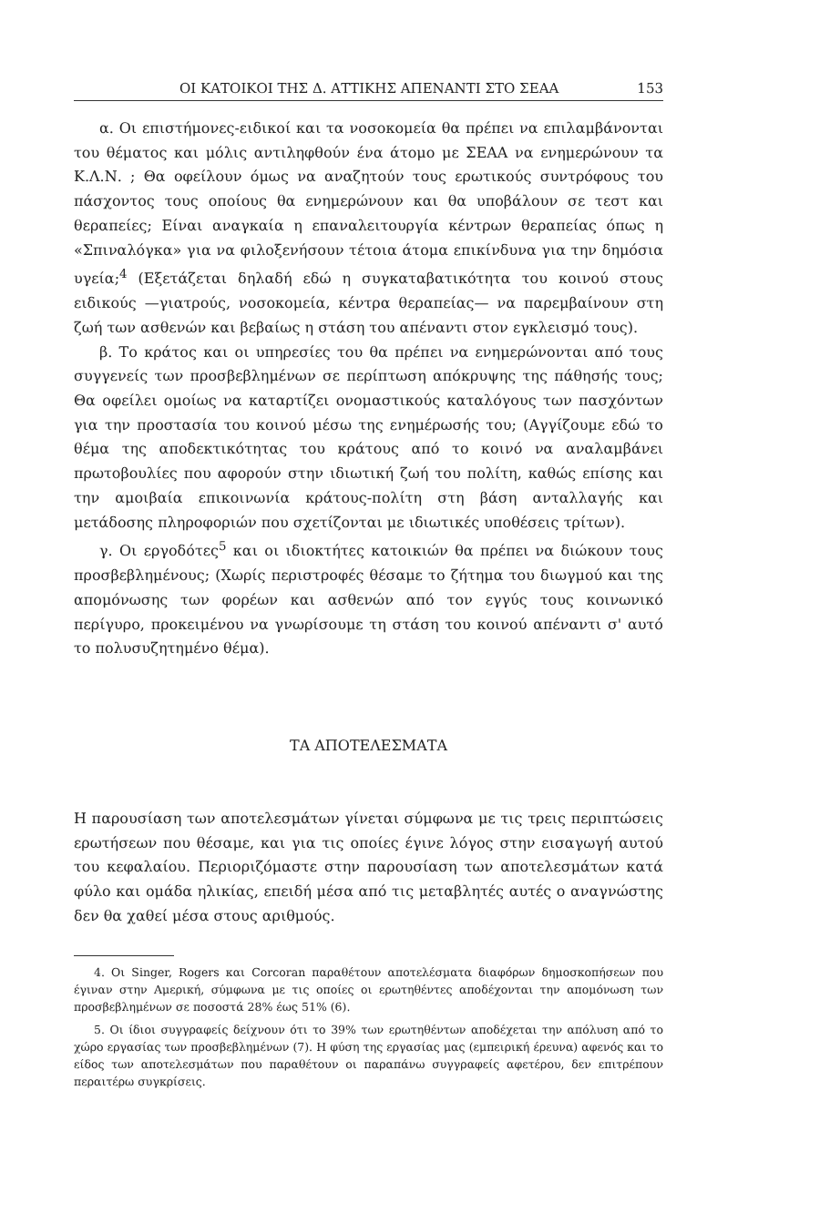ΟΙ ΚΑΤΟΙΚΟΙ ΤΗΣ Δ. ΑΤΤΙΚΗΣ ΑΠΕΝΑΝΤΙ ΣΤΟ ΣΕΑΑ 153
α. Οι επιστήμονες-ειδικοί και τα νοσοκομεία θα πρέπει να επιλαμβάνονται του θέματος και μόλις αντιληφθούν ένα άτομο με ΣΕΑΑ να ενημερώνουν τα Κ.Λ.Ν. ; Θα οφείλουν όμως να αναζητούν τους ερωτικούς συντρόφους του πάσχοντος τους οποίους θα ενημερώνουν και θα υποβάλουν σε τεστ και θεραπείες; Είναι αναγκαία η επαναλειτουργία κέντρων θεραπείας όπως η «Σπιναλόγκα» για να φιλοξενήσουν τέτοια άτομα επικίνδυνα για την δημόσια υγεία;<sup>4</sup> (Εξετάζεται δηλαδή εδώ η συγκαταβατικότητα του κοινού στους ειδικούς —γιατρούς, νοσοκομεία, κέντρα θεραπείας— να παρεμβαίνουν στη ζωή των ασθενών και βεβαίως η στάση του απέναντι στον εγκλεισμό τους).
β. Το κράτος και οι υπηρεσίες του θα πρέπει να ενημερώνονται από τους συγγενείς των προσβεβλημένων σε περίπτωση απόκρυψης της πάθησής τους; Θα οφείλει ομοίως να καταρτίζει ονομαστικούς καταλόγους των πασχόντων για την προστασία του κοινού μέσω της ενημέρωσής του; (Αγγίζουμε εδώ το θέμα της αποδεκτικότητας του κράτους από το κοινό να αναλαμβάνει πρωτοβουλίες που αφορούν στην ιδιωτική ζωή του πολίτη, καθώς επίσης και την αμοιβαία επικοινωνία κράτους-πολίτη στη βάση ανταλλαγής και μετάδοσης πληροφοριών που σχετίζονται με ιδιωτικές υποθέσεις τρίτων).
γ. Οι εργοδότες<sup>5</sup> και οι ιδιοκτήτες κατοικιών θα πρέπει να διώκουν τους προσβεβλημένους; (Χωρίς περιστροφές θέσαμε το ζήτημα του διωγμού και της απομόνωσης των φορέων και ασθενών από τον εγγύς τους κοινωνικό περίγυρο, προκειμένου να γνωρίσουμε τη στάση του κοινού απέναντι σ' αυτό το πολυσυζητημένο θέμα).
ΤΑ ΑΠΟΤΕΛΕΣΜΑΤΑ
Η παρουσίαση των αποτελεσμάτων γίνεται σύμφωνα με τις τρεις περιπτώσεις ερωτήσεων που θέσαμε, και για τις οποίες έγινε λόγος στην εισαγωγή αυτού του κεφαλαίου. Περιοριζόμαστε στην παρουσίαση των αποτελεσμάτων κατά φύλο και ομάδα ηλικίας, επειδή μέσα από τις μεταβλητές αυτές ο αναγνώστης δεν θα χαθεί μέσα στους αριθμούς.
4. Οι Singer, Rogers και Corcoran παραθέτουν αποτελέσματα διαφόρων δημοσκοπήσεων που έγιναν στην Αμερική, σύμφωνα με τις οποίες οι ερωτηθέντες αποδέχονται την απομόνωση των προσβεβλημένων σε ποσοστά 28% έως 51% (6).
5. Οι ίδιοι συγγραφείς δείχνουν ότι το 39% των ερωτηθέντων αποδέχεται την απόλυση από το χώρο εργασίας των προσβεβλημένων (7). Η φύση της εργασίας μας (εμπειρική έρευνα) αφενός και το είδος των αποτελεσμάτων που παραθέτουν οι παραπάνω συγγραφείς αφετέρου, δεν επιτρέπουν περαιτέρω συγκρίσεις.